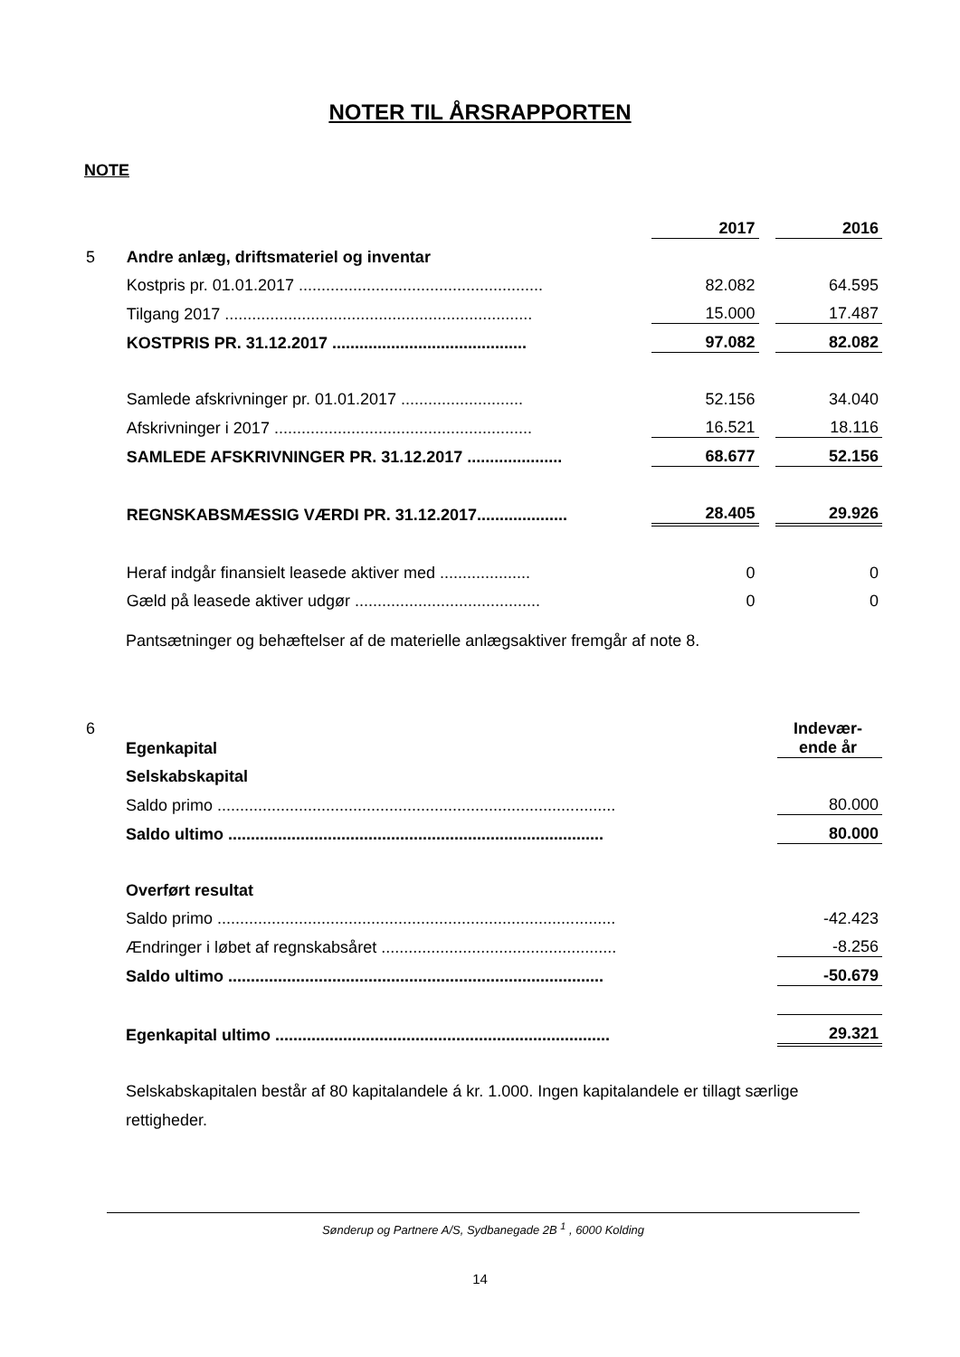NOTER TIL ÅRSRAPPORTEN
NOTE
| | | 2017 | | 2016 |
| 5 | Andre anlæg, driftsmateriel og inventar | | | |
| | Kostpris pr. 01.01.2017 ...................................................... | 82.082 | | 64.595 |
| | Tilgang 2017 .................................................................... | 15.000 | | 17.487 |
| | KOSTPRIS PR. 31.12.2017 ........................................... | 97.082 | | 82.082 |
| | Samlede afskrivninger pr. 01.01.2017 ........................... | 52.156 | | 34.040 |
| | Afskrivninger i 2017 ......................................................... | 16.521 | | 18.116 |
| | SAMLEDE AFSKRIVNINGER PR. 31.12.2017 ..................... | 68.677 | | 52.156 |
| | REGNSKABSMÆSSIG VÆRDI PR. 31.12.2017.................... | 28.405 | | 29.926 |
| | Heraf indgår finansielt leasede aktiver med .................... | 0 | | 0 |
| | Gæld på leasede aktiver udgør ......................................... | 0 | | 0 |
Pantsætninger og behæftelser af de materielle anlægsaktiver fremgår af note 8.
| 6 | Egenkapital | Indevær- ende år |
| | Selskabskapital | |
| | Saldo primo ........................................................................................ | 80.000 |
| | Saldo ultimo ................................................................................... | 80.000 |
| | Overført resultat | |
| | Saldo primo ........................................................................................ | -42.423 |
| | Ændringer i løbet af regnskabsåret .................................................... | -8.256 |
| | Saldo ultimo ................................................................................... | -50.679 |
| | Egenkapital ultimo .......................................................................... | 29.321 |
Selskabskapitalen består af 80 kapitalandele á kr. 1.000. Ingen kapitalandele er tillagt særlige rettigheder.
Sønderup og Partnere A/S, Sydbanegade 2B <sup>1</sup> , 6000 Kolding
14